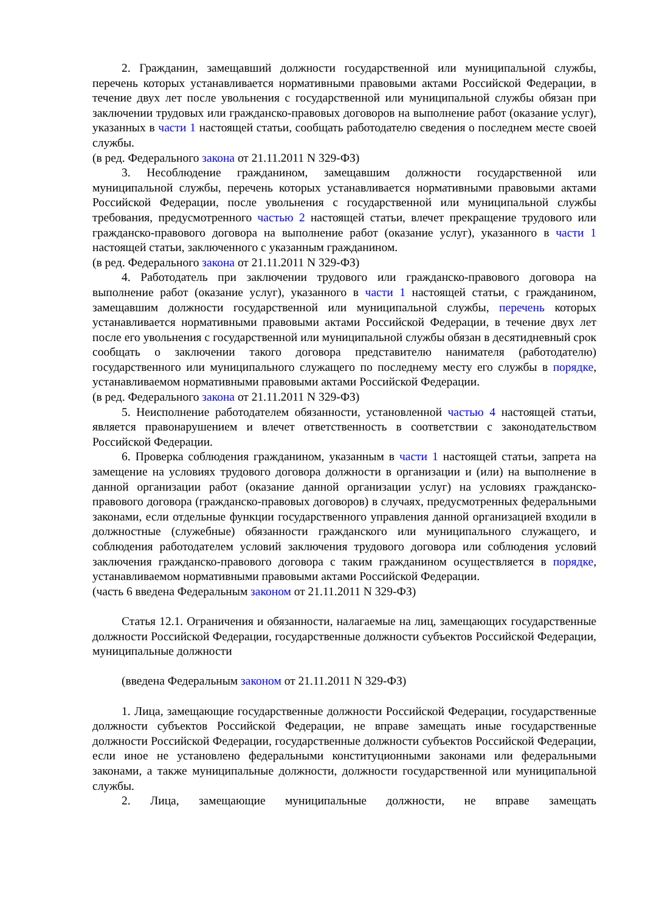2. Гражданин, замещавший должности государственной или муниципальной службы, перечень которых устанавливается нормативными правовыми актами Российской Федерации, в течение двух лет после увольнения с государственной или муниципальной службы обязан при заключении трудовых или гражданско-правовых договоров на выполнение работ (оказание услуг), указанных в части 1 настоящей статьи, сообщать работодателю сведения о последнем месте своей службы.
(в ред. Федерального закона от 21.11.2011 N 329-ФЗ)
3. Несоблюдение гражданином, замещавшим должности государственной или муниципальной службы, перечень которых устанавливается нормативными правовыми актами Российской Федерации, после увольнения с государственной или муниципальной службы требования, предусмотренного частью 2 настоящей статьи, влечет прекращение трудового или гражданско-правового договора на выполнение работ (оказание услуг), указанного в части 1 настоящей статьи, заключенного с указанным гражданином.
(в ред. Федерального закона от 21.11.2011 N 329-ФЗ)
4. Работодатель при заключении трудового или гражданско-правового договора на выполнение работ (оказание услуг), указанного в части 1 настоящей статьи, с гражданином, замещавшим должности государственной или муниципальной службы, перечень которых устанавливается нормативными правовыми актами Российской Федерации, в течение двух лет после его увольнения с государственной или муниципальной службы обязан в десятидневный срок сообщать о заключении такого договора представителю нанимателя (работодателю) государственного или муниципального служащего по последнему месту его службы в порядке, устанавливаемом нормативными правовыми актами Российской Федерации.
(в ред. Федерального закона от 21.11.2011 N 329-ФЗ)
5. Неисполнение работодателем обязанности, установленной частью 4 настоящей статьи, является правонарушением и влечет ответственность в соответствии с законодательством Российской Федерации.
6. Проверка соблюдения гражданином, указанным в части 1 настоящей статьи, запрета на замещение на условиях трудового договора должности в организации и (или) на выполнение в данной организации работ (оказание данной организации услуг) на условиях гражданско-правового договора (гражданско-правовых договоров) в случаях, предусмотренных федеральными законами, если отдельные функции государственного управления данной организацией входили в должностные (служебные) обязанности гражданского или муниципального служащего, и соблюдения работодателем условий заключения трудового договора или соблюдения условий заключения гражданско-правового договора с таким гражданином осуществляется в порядке, устанавливаемом нормативными правовыми актами Российской Федерации.
(часть 6 введена Федеральным законом от 21.11.2011 N 329-ФЗ)
Статья 12.1. Ограничения и обязанности, налагаемые на лиц, замещающих государственные должности Российской Федерации, государственные должности субъектов Российской Федерации, муниципальные должности
(введена Федеральным законом от 21.11.2011 N 329-ФЗ)
1. Лица, замещающие государственные должности Российской Федерации, государственные должности субъектов Российской Федерации, не вправе замещать иные государственные должности Российской Федерации, государственные должности субъектов Российской Федерации, если иное не установлено федеральными конституционными законами или федеральными законами, а также муниципальные должности, должности государственной или муниципальной службы.
2. Лица, замещающие муниципальные должности, не вправе замещать